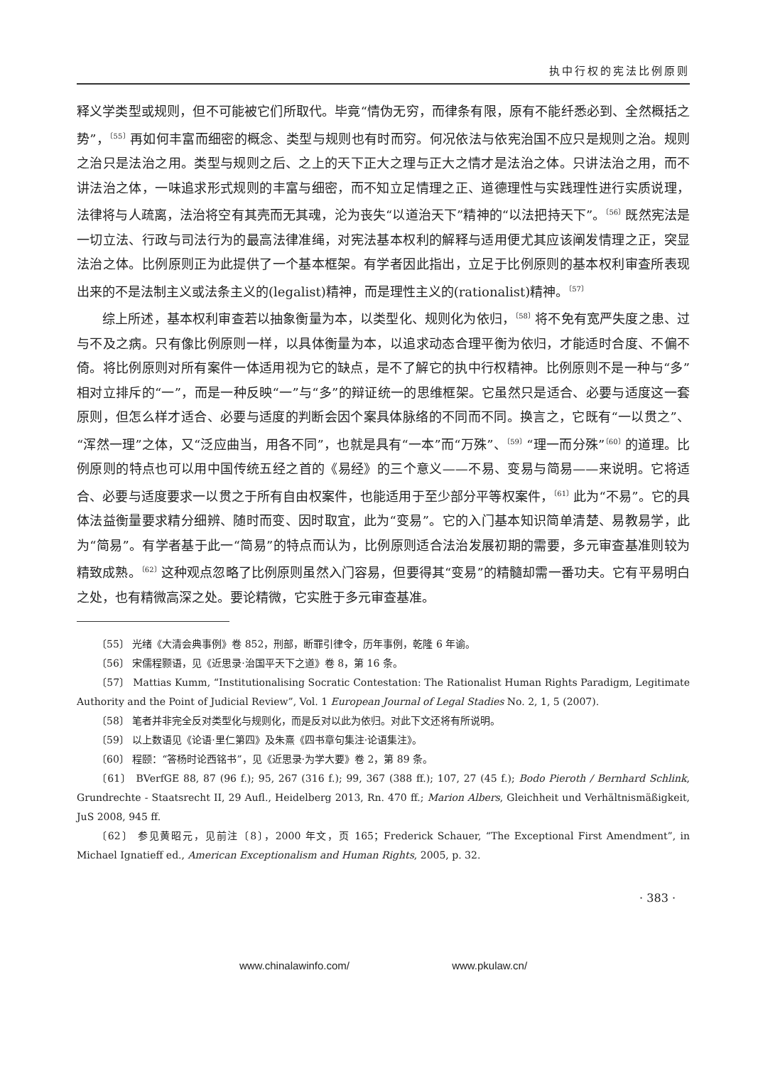执中行权的宪法比例原则
释义学类型或规则，但不可能被它们所取代。毕竟“情伪无穷，而律条有限，原有不能纤悉必到、全然概括之势”，<sup>〔55〕</sup>再如何丰富而细密的概念、类型与规则也有时而穷。何况依法与依宪治国不应只是规则之治。规则之治只是法治之用。类型与规则之后、之上的天下正大之理与正大之情才是法治之体。只讲法治之用，而不讲法治之体，一味追求形式规则的丰富与细密，而不知立足情理之正、道德理性与实践理性进行实质说理，法律将与人疏离，法治将空有其壳而无其魂，沦为丧失“以道治天下”精神的“以法把持天下”。<sup>〔56〕</sup>既然宪法是一切立法、行政与司法行为的最高法律准绳，对宪法基本权利的解释与适用便尤其应该阐发情理之正，突显法治之体。比例原则正为此提供了一个基本框架。有学者因此指出，立足于比例原则的基本权利审查所表现出来的不是法制主义或法条主义的(legalist)精神，而是理性主义的(rationalist)精神。<sup>〔57〕</sup>
综上所述，基本权利审查若以抽象衡量为本，以类型化、规则化为依归，<sup>〔58〕</sup>将不免有宽严失度之患、过与不及之病。只有像比例原则一样，以具体衡量为本，以追求动态合理平衡为依归，才能适时合度、不偏不倚。将比例原则对所有案件一体适用视为它的缺点，是不了解它的执中行权精神。比例原则不是一种与“多”相对立排斥的“一”，而是一种反映“一”与“多”的辩证统一的思维框架。它虽然只是适合、必要与适度这一套原则，但怎么样才适合、必要与适度的判断会因个案具体脉络的不同而不同。换言之，它既有“一以贯之”、“浑然一理”之体，又“泛应曲当，用各不同”，也就是具有“一本”而“万殊”、<sup>〔59〕</sup>“理一而分殊”<sup>〔60〕</sup>的道理。比例原则的特点也可以用中国传统五经之首的《易经》的三个意义——不易、变易与简易——来说明。它将适合、必要与适度要求一以贯之于所有自由权案件，也能适用于至少部分平等权案件，<sup>〔61〕</sup>此为“不易”。它的具体法益衡量要求精分细辨、随时而变、因时取宜，此为“变易”。它的入门基本知识简单清楚、易教易学，此为“简易”。有学者基于此一“简易”的特点而认为，比例原则适合法治发展初期的需要，多元审查基准则较为精致成熟。<sup>〔62〕</sup>这种观点忽略了比例原则虽然入门容易，但要得其“变易”的精髓却需一番功夫。它有平易明白之处，也有精微高深之处。要论精微，它实胜于多元审查基准。
〔55〕 光绪《大清会典事例》卷 852，刑部，断罪引律令，历年事例，乾隆 6 年谕。
〔56〕 宋儒程颢语，见《近思录·治国平天下之道》卷 8，第 16 条。
〔57〕 Mattias Kumm, “Institutionalising Socratic Contestation: The Rationalist Human Rights Paradigm, Legitimate Authority and the Point of Judicial Review”, Vol. 1 European Journal of Legal Stadies No. 2, 1, 5 (2007).
〔58〕 笔者并非完全反对类型化与规则化，而是反对以此为依归。对此下文还将有所说明。
〔59〕 以上数语见《论语·里仁第四》及朱熹《四书章句集注·论语集注》。
〔60〕 程颐：“答杨时论西铭书”，见《近思录·为学大要》卷 2，第 89 条。
〔61〕 BVerfGE 88, 87 (96 f.); 95, 267 (316 f.); 99, 367 (388 ff.); 107, 27 (45 f.); Bodo Pieroth / Bernhard Schlink, Grundrechte - Staatsrecht II, 29 Aufl., Heidelberg 2013, Rn. 470 ff.; Marion Albers, Gleichheit und Verhältnismäßigkeit, JuS 2008, 945 ff.
〔62〕 参见黄昭元，见前注〔8〕，2000 年文，页 165；Frederick Schauer, “The Exceptional First Amendment”, in Michael Ignatieff ed., American Exceptionalism and Human Rights, 2005, p. 32.
· 383 ·
www.chinalawinfo.com/ www.pkulaw.cn/